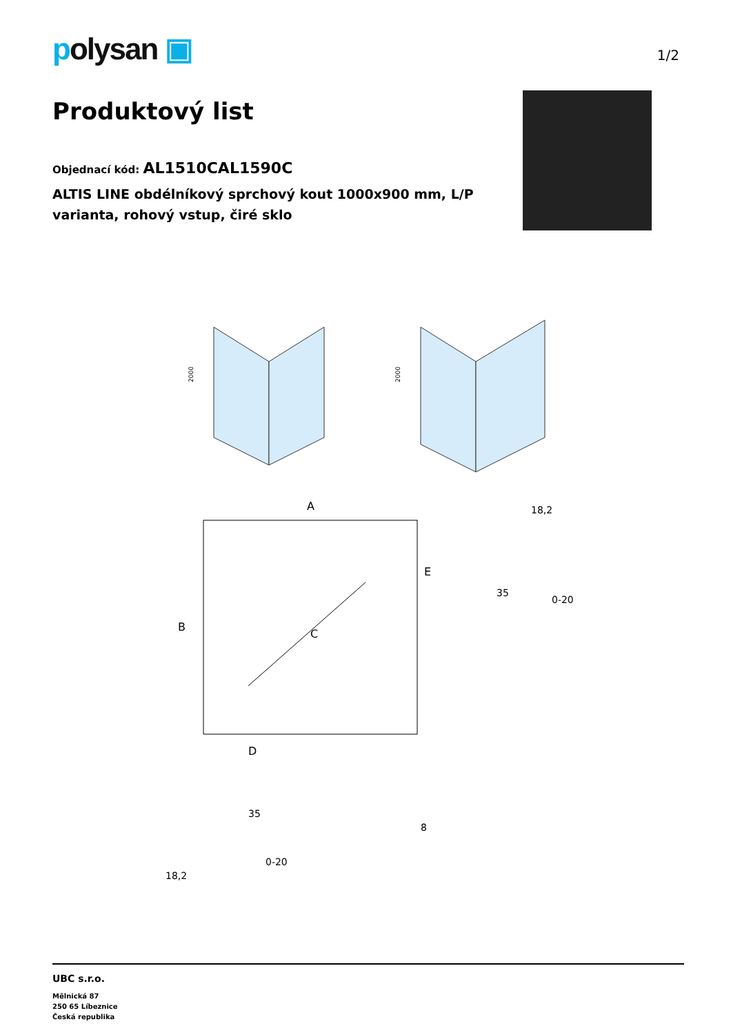polysan ▣
1/2
Produktový list
Objednací kód: AL1510CAL1590C
ALTIS LINE obdélníkový sprchový kout 1000x900 mm, L/P
varianta, rohový vstup, čiré sklo
2000
2000
A
B
C
D
E
18,2
35
0-20
35
8
0-20
18,2
UBC s.r.o.
Mělnická 87
250 65 Líbeznice
Česká republika